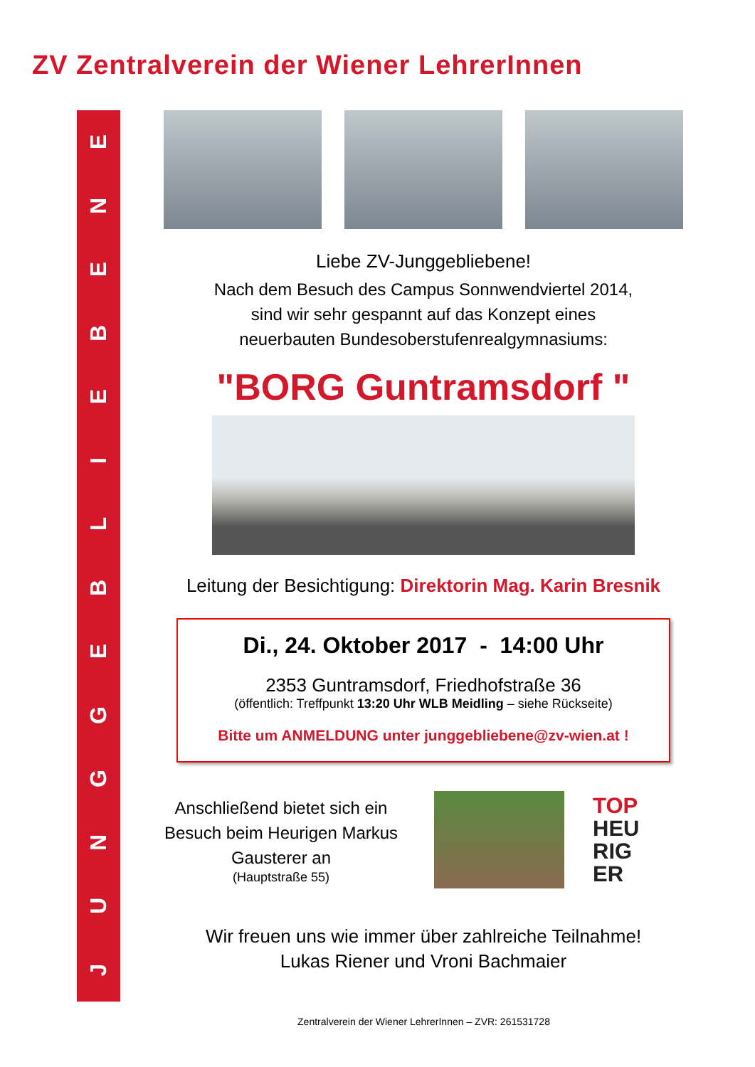ZV Zentralverein der Wiener LehrerInnen
JUNGGEBLIEBENE
Liebe ZV-Junggebliebene!
Nach dem Besuch des Campus Sonnwendviertel 2014,
sind wir sehr gespannt auf das Konzept eines
neuerbauten Bundesoberstufenrealgymnasiums:
"BORG Guntramsdorf "
Leitung der Besichtigung: Direktorin Mag. Karin Bresnik
Di., 24. Oktober 2017 - 14:00 Uhr
2353 Guntramsdorf, Friedhofstraße 36
(öffentlich: Treffpunkt 13:20 Uhr WLB Meidling – siehe Rückseite)
Bitte um ANMELDUNG unter junggebliebene@zv-wien.at !
Anschließend bietet sich ein Besuch beim Heurigen Markus Gausterer an
(Hauptstraße 55)
TOP
HEU
RIG
ER
Wir freuen uns wie immer über zahlreiche Teilnahme!
Lukas Riener und Vroni Bachmaier
Zentralverein der Wiener LehrerInnen – ZVR: 261531728